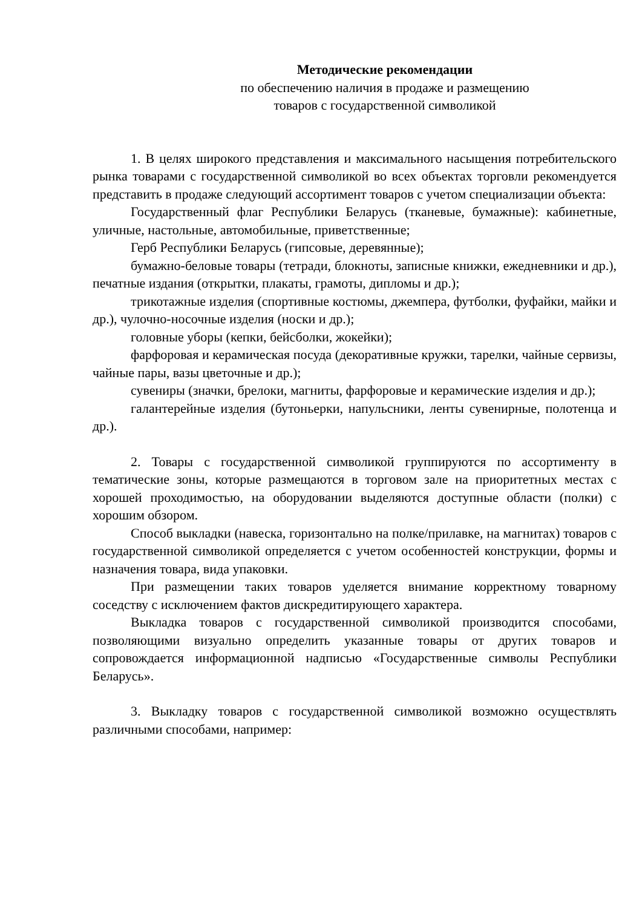Методические рекомендации
по обеспечению наличия в продаже и размещению
товаров с государственной символикой
1. В целях широкого представления и максимального насыщения потребительского рынка товарами с государственной символикой во всех объектах торговли рекомендуется представить в продаже следующий ассортимент товаров с учетом специализации объекта:
Государственный флаг Республики Беларусь (тканевые, бумажные): кабинетные, уличные, настольные, автомобильные, приветственные;
Герб Республики Беларусь (гипсовые, деревянные);
бумажно-беловые товары (тетради, блокноты, записные книжки, ежедневники и др.), печатные издания (открытки, плакаты, грамоты, дипломы и др.);
трикотажные изделия (спортивные костюмы, джемпера, футболки, фуфайки, майки и др.), чулочно-носочные изделия (носки и др.);
головные уборы (кепки, бейсболки, жокейки);
фарфоровая и керамическая посуда (декоративные кружки, тарелки, чайные сервизы, чайные пары, вазы цветочные и др.);
сувениры (значки, брелоки, магниты, фарфоровые и керамические изделия и др.);
галантерейные изделия (бутоньерки, напульсники, ленты сувенирные, полотенца и др.).
2. Товары с государственной символикой группируются по ассортименту в тематические зоны, которые размещаются в торговом зале на приоритетных местах с хорошей проходимостью, на оборудовании выделяются доступные области (полки) с хорошим обзором.
Способ выкладки (навеска, горизонтально на полке/прилавке, на магнитах) товаров с государственной символикой определяется с учетом особенностей конструкции, формы и назначения товара, вида упаковки.
При размещении таких товаров уделяется внимание корректному товарному соседству с исключением фактов дискредитирующего характера.
Выкладка товаров с государственной символикой производится способами, позволяющими визуально определить указанные товары от других товаров и сопровождается информационной надписью «Государственные символы Республики Беларусь».
3. Выкладку товаров с государственной символикой возможно осуществлять различными способами, например: